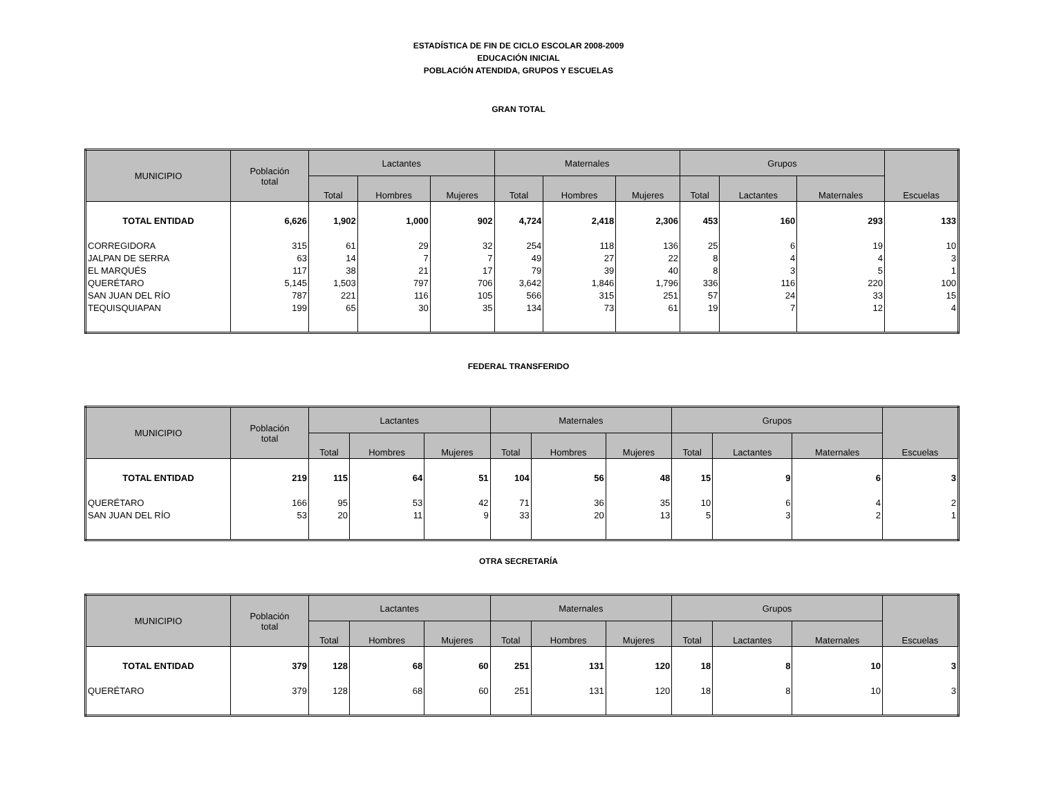ESTADÍSTICA DE FIN DE CICLO ESCOLAR 2008-2009
EDUCACIÓN INICIAL
POBLACIÓN ATENDIDA, GRUPOS Y ESCUELAS
GRAN TOTAL
| MUNICIPIO | Población total | Lactantes | | | Maternales | | | Grupos | | | Escuelas |
| --- | --- | --- | --- | --- | --- | --- | --- | --- | --- | --- | --- |
| | | Total | Hombres | Mujeres | Total | Hombres | Mujeres | Total | Lactantes | Maternales | |
| TOTAL ENTIDAD | 6,626 | 1,902 | 1,000 | 902 | 4,724 | 2,418 | 2,306 | 453 | 160 | 293 | 133 |
| CORREGIDORA | 315 | 61 | 29 | 32 | 254 | 118 | 136 | 25 | 6 | 19 | 10 |
| JALPAN DE SERRA | 63 | 14 | 7 | 7 | 49 | 27 | 22 | 8 | 4 | 4 | 3 |
| EL MARQUÉS | 117 | 38 | 21 | 17 | 79 | 39 | 40 | 8 | 3 | 5 | 1 |
| QUERÉTARO | 5,145 | 1,503 | 797 | 706 | 3,642 | 1,846 | 1,796 | 336 | 116 | 220 | 100 |
| SAN JUAN DEL RÍO | 787 | 221 | 116 | 105 | 566 | 315 | 251 | 57 | 24 | 33 | 15 |
| TEQUISQUIAPAN | 199 | 65 | 30 | 35 | 134 | 73 | 61 | 19 | 7 | 12 | 4 |
FEDERAL TRANSFERIDO
| MUNICIPIO | Población total | Lactantes | | | Maternales | | | Grupos | | | Escuelas |
| --- | --- | --- | --- | --- | --- | --- | --- | --- | --- | --- | --- |
| | | Total | Hombres | Mujeres | Total | Hombres | Mujeres | Total | Lactantes | Maternales | |
| TOTAL ENTIDAD | 219 | 115 | 64 | 51 | 104 | 56 | 48 | 15 | 9 | 6 | 3 |
| QUERÉTARO | 166 | 95 | 53 | 42 | 71 | 36 | 35 | 10 | 6 | 4 | 2 |
| SAN JUAN DEL RÍO | 53 | 20 | 11 | 9 | 33 | 20 | 13 | 5 | 3 | 2 | 1 |
OTRA SECRETARÍA
| MUNICIPIO | Población total | Lactantes | | | Maternales | | | Grupos | | | Escuelas |
| --- | --- | --- | --- | --- | --- | --- | --- | --- | --- | --- | --- |
| | | Total | Hombres | Mujeres | Total | Hombres | Mujeres | Total | Lactantes | Maternales | |
| TOTAL ENTIDAD | 379 | 128 | 68 | 60 | 251 | 131 | 120 | 18 | 8 | 10 | 3 |
| QUERÉTARO | 379 | 128 | 68 | 60 | 251 | 131 | 120 | 18 | 8 | 10 | 3 |